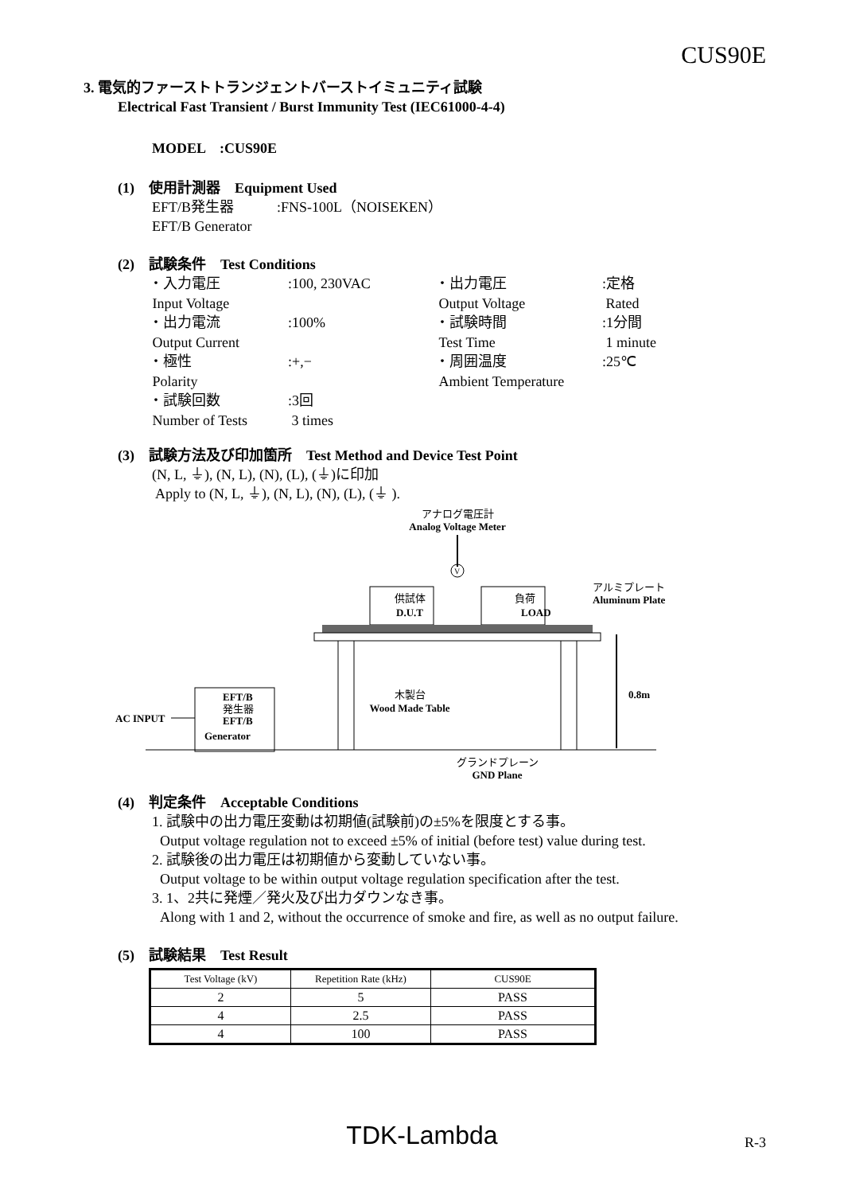CUS90E
3. 電気的ファーストトランジェントバーストイミュニティ試験
Electrical Fast Transient / Burst Immunity Test (IEC61000-4-4)
MODEL　:CUS90E
(1)　使用計測器　Equipment Used
EFT/B発生器　　　:FNS-100L（NOISEKEN）
EFT/B Generator
(2)　試験条件　Test Conditions
・入力電圧:100, 230VAC ・出力電圧:定格 Input Voltage Output Voltage Rated ・出力電流:100% ・試験時間:1分間 Output Current Test Time 1 minute ・極性:+,− ・周囲温度:25℃ Polarity Ambient Temperature ・試験回数:3回 Number of Tests 3 times
(3)　試験方法及び印加箇所　Test Method and Device Test Point
(N, L, ⏚), (N, L), (N), (L), (⏚)に印加
Apply to (N, L, ⏚), (N, L), (N), (L), (⏚ ).
アナログ電圧計
Analog Voltage Meter
V
供試体
D.U.T
負荷
LOAD
アルミプレート
Aluminum Plate
木製台
Wood Made Table
0.8m
EFT/B
発生器
EFT/B
Generator
AC INPUT
グランドプレーン
GND Plane
(4)　判定条件　Acceptable Conditions
1. 試験中の出力電圧変動は初期値(試験前)の±5%を限度とする事。
Output voltage regulation not to exceed ±5% of initial (before test) value during test.
2. 試験後の出力電圧は初期値から変動していない事。
Output voltage to be within output voltage regulation specification after the test.
3. 1、2共に発煙／発火及び出力ダウンなき事。
Along with 1 and 2, without the occurrence of smoke and fire, as well as no output failure.
(5)　試験結果　Test Result
| Test Voltage (kV) | Repetition Rate (kHz) | CUS90E |
| 2 | 5 | PASS |
| 4 | 2.5 | PASS |
| 4 | 100 | PASS |
TDK-Lambda R-3